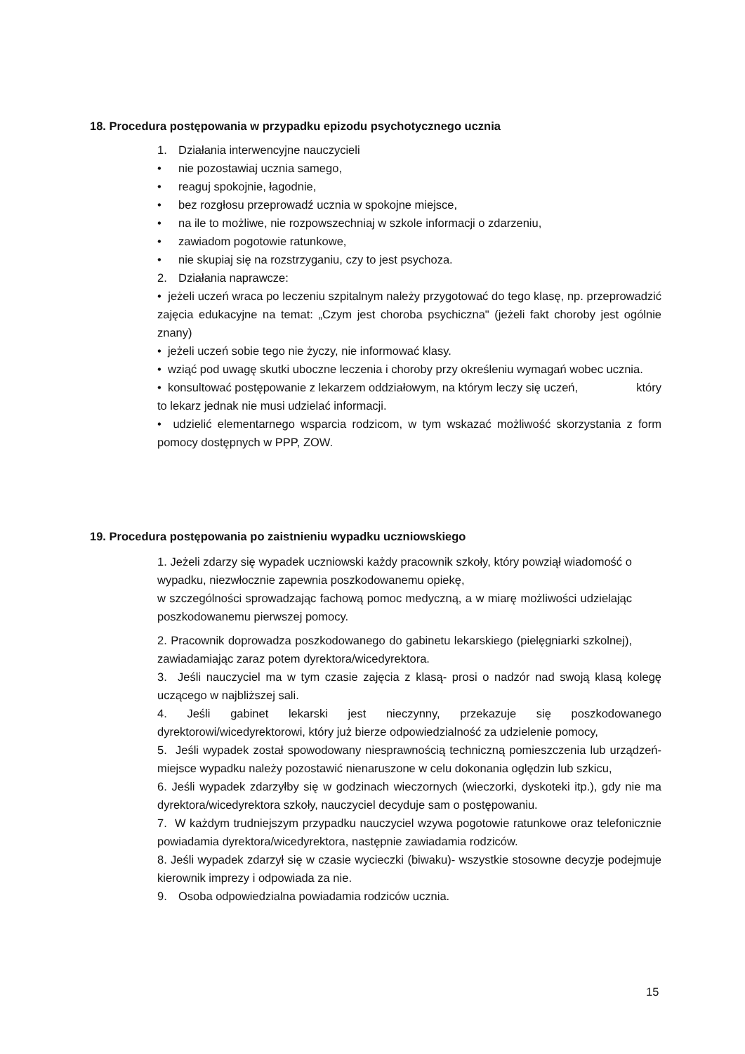18. Procedura postępowania w przypadku epizodu psychotycznego ucznia
1. Działania interwencyjne nauczycieli
• nie pozostawiaj ucznia samego,
• reaguj spokojnie, łagodnie,
• bez rozgłosu przeprowadź ucznia w spokojne miejsce,
• na ile to możliwe, nie rozpowszechniaj w szkole informacji o zdarzeniu,
• zawiadom pogotowie ratunkowe,
• nie skupiaj się na rozstrzyganiu, czy to jest psychoza.
2. Działania naprawcze:
• jeżeli uczeń wraca po leczeniu szpitalnym należy przygotować do tego klasę, np. przeprowadzić zajęcia edukacyjne na temat: „Czym jest choroba psychiczna" (jeżeli fakt choroby jest ogólnie znany)
• jeżeli uczeń sobie tego nie życzy, nie informować klasy.
• wziąć pod uwagę skutki uboczne leczenia i choroby przy określeniu wymagań wobec ucznia.
• konsultować postępowanie z lekarzem oddziałowym, na którym leczy się uczeń, który
to lekarz jednak nie musi udzielać informacji.
• udzielić elementarnego wsparcia rodzicom, w tym wskazać możliwość skorzystania z form pomocy dostępnych w PPP, ZOW.
19. Procedura postępowania po zaistnieniu wypadku uczniowskiego
1. Jeżeli zdarzy się wypadek uczniowski każdy pracownik szkoły, który powziął wiadomość o wypadku, niezwłocznie zapewnia poszkodowanemu opiekę,
w szczególności sprowadzając fachową pomoc medyczną, a w miarę możliwości udzielając poszkodowanemu pierwszej pomocy.
2. Pracownik doprowadza poszkodowanego do gabinetu lekarskiego (pielęgniarki szkolnej), zawiadamiając zaraz potem dyrektora/wicedyrektora.
3. Jeśli nauczyciel ma w tym czasie zajęcia z klasą- prosi o nadzór nad swoją klasą kolegę uczącego w najbliższej sali.
4. Jeśli gabinet lekarski jest nieczynny, przekazuje się poszkodowanego dyrektorowi/wicedyrektorowi, który już bierze odpowiedzialność za udzielenie pomocy,
5. Jeśli wypadek został spowodowany niesprawnością techniczną pomieszczenia lub urządzeń-miejsce wypadku należy pozostawić nienaruszone w celu dokonania oględzin lub szkicu,
6. Jeśli wypadek zdarzyłby się w godzinach wieczornych (wieczorki, dyskoteki itp.), gdy nie ma dyrektora/wicedyrektora szkoły, nauczyciel decyduje sam o postępowaniu.
7. W każdym trudniejszym przypadku nauczyciel wzywa pogotowie ratunkowe oraz telefonicznie powiadamia dyrektora/wicedyrektora, następnie zawiadamia rodziców.
8. Jeśli wypadek zdarzył się w czasie wycieczki (biwaku)- wszystkie stosowne decyzje podejmuje kierownik imprezy i odpowiada za nie.
9. Osoba odpowiedzialna powiadamia rodziców ucznia.
15